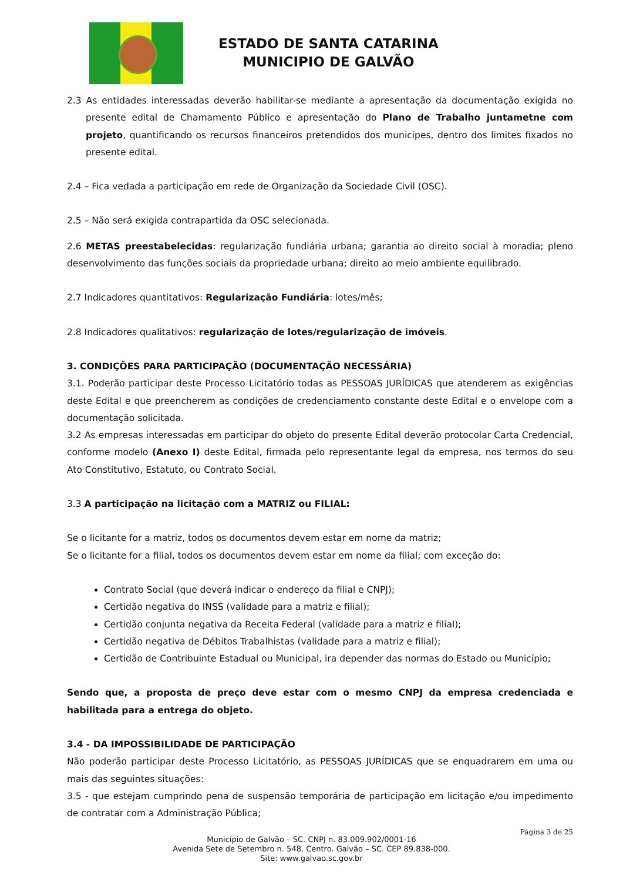ESTADO DE SANTA CATARINA
MUNICIPIO DE GALVÃO
2.3 As entidades interessadas deverão habilitar-se mediante a apresentação da documentação exigida no presente edital de Chamamento Público e apresentação do Plano de Trabalho juntametne com projeto, quantificando os recursos financeiros pretendidos dos municipes, dentro dos limites fixados no presente edital.
2.4 – Fica vedada a participação em rede de Organização da Sociedade Civil (OSC).
2.5 – Não será exigida contrapartida da OSC selecionada.
2.6 METAS preestabelecidas: regularização fundiária urbana; garantia ao direito social à moradia; pleno desenvolvimento das funções sociais da propriedade urbana; direito ao meio ambiente equilibrado.
2.7 Indicadores quantitativos: Regularização Fundiária: lotes/mês;
2.8 Indicadores qualitativos: regularização de lotes/regularização de imóveis.
3. CONDIÇÕES PARA PARTICIPAÇÃO (DOCUMENTAÇÃO NECESSÁRIA)
3.1. Poderão participar deste Processo Licitatório todas as PESSOAS JURÍDICAS que atenderem as exigências deste Edital e que preencherem as condições de credenciamento constante deste Edital e o envelope com a documentação solicitada.
3.2 As empresas interessadas em participar do objeto do presente Edital deverão protocolar Carta Credencial, conforme modelo (Anexo I) deste Edital, firmada pelo representante legal da empresa, nos termos do seu Ato Constitutivo, Estatuto, ou Contrato Social.
3.3 A participação na licitação com a MATRIZ ou FILIAL:
Se o licitante for a matriz, todos os documentos devem estar em nome da matriz;
Se o licitante for a filial, todos os documentos devem estar em nome da filial; com exceção do:
Contrato Social (que deverá indicar o endereço da filial e CNPJ);
Certidão negativa do INSS (validade para a matriz e filial);
Certidão conjunta negativa da Receita Federal (validade para a matriz e filial);
Certidão negativa de Débitos Trabalhistas (validade para a matriz e filial);
Certidão de Contribuinte Estadual ou Municipal, ira depender das normas do Estado ou Município;
Sendo que, a proposta de preço deve estar com o mesmo CNPJ da empresa credenciada e habilitada para a entrega do objeto.
3.4 - DA IMPOSSIBILIDADE DE PARTICIPAÇÃO
Não poderão participar deste Processo Licitatório, as PESSOAS JURÍDICAS que se enquadrarem em uma ou mais das seguintes situações:
3.5 - que estejam cumprindo pena de suspensão temporária de participação em licitação e/ou impedimento de contratar com a Administração Pública;
Página 3 de 25
Município de Galvão – SC. CNPJ n. 83.009.902/0001-16
Avenida Sete de Setembro n. 548, Centro. Galvão – SC. CEP 89.838-000.
Site: www.galvao.sc.gov.br